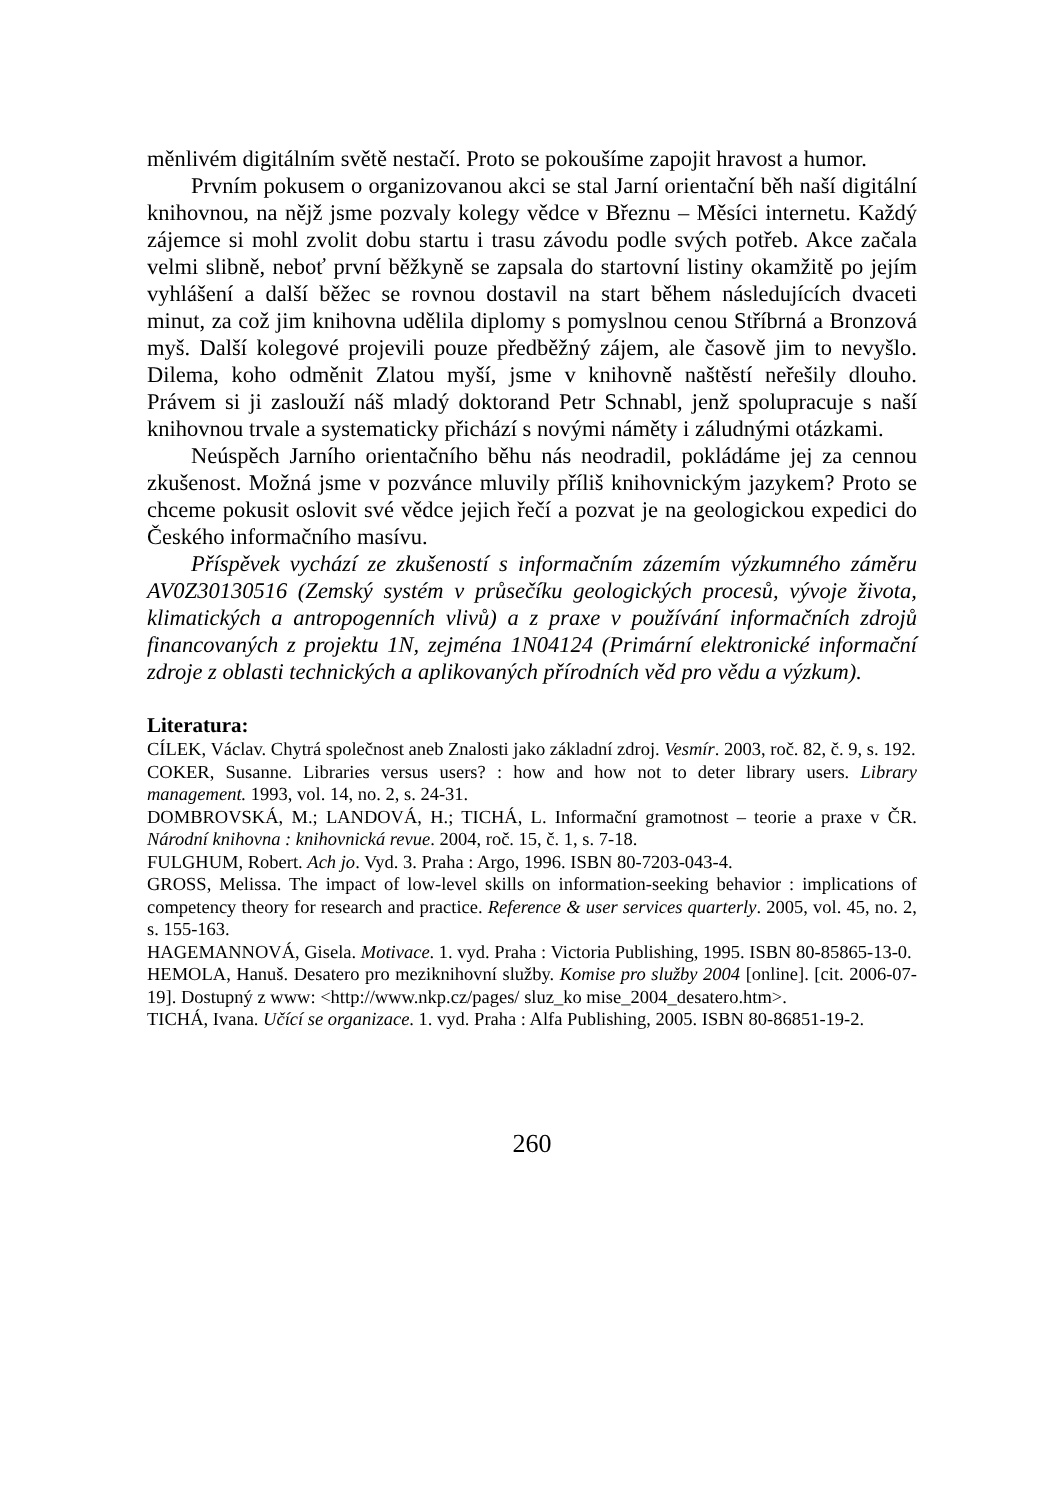měnlivém digitálním světě nestačí. Proto se pokoušíme zapojit hravost a humor.
Prvním pokusem o organizovanou akci se stal Jarní orientační běh naší digitální knihovnou, na nějž jsme pozvaly kolegy vědce v Březnu – Měsíci internetu. Každý zájemce si mohl zvolit dobu startu i trasu závodu podle svých potřeb. Akce začala velmi slibně, neboť první běžkyně se zapsala do startovní listiny okamžitě po jejím vyhlášení a další běžec se rovnou dostavil na start během následujících dvaceti minut, za což jim knihovna udělila diplomy s pomyslnou cenou Stříbrná a Bronzová myš. Další kolegové projevili pouze předběžný zájem, ale časově jim to nevyšlo. Dilema, koho odměnit Zlatou myší, jsme v knihovně naštěstí neřešily dlouho. Právem si ji zaslouží náš mladý doktorand Petr Schnabl, jenž spolupracuje s naší knihovnou trvale a systematicky přichází s novými náměty i záludnými otázkami.
Neúspěch Jarního orientačního běhu nás neodradil, pokládáme jej za cennou zkušenost. Možná jsme v pozvánce mluvily příliš knihovnickým jazykem? Proto se chceme pokusit oslovit své vědce jejich řečí a pozvat je na geologickou expedici do Českého informačního masívu.
Příspěvek vychází ze zkušeností s informačním zázemím výzkumného záměru AV0Z30130516 (Zemský systém v průsečíku geologických procesů, vývoje života, klimatických a antropogenních vlivů) a z praxe v používání informačních zdrojů financovaných z projektu 1N, zejména 1N04124 (Primární elektronické informační zdroje z oblasti technických a aplikovaných přírodních věd pro vědu a výzkum).
Literatura:
CÍLEK, Václav. Chytrá společnost aneb Znalosti jako základní zdroj. Vesmír. 2003, roč. 82, č. 9, s. 192.
COKER, Susanne. Libraries versus users? : how and how not to deter library users. Library management. 1993, vol. 14, no. 2, s. 24-31.
DOMBROVSKÁ, M.; LANDOVÁ, H.; TICHÁ, L. Informační gramotnost – teorie a praxe v ČR. Národní knihovna : knihovnická revue. 2004, roč. 15, č. 1, s. 7-18.
FULGHUM, Robert. Ach jo. Vyd. 3. Praha : Argo, 1996. ISBN 80-7203-043-4.
GROSS, Melissa. The impact of low-level skills on information-seeking behavior : implications of competency theory for research and practice. Reference & user services quarterly. 2005, vol. 45, no. 2, s. 155-163.
HAGEMANNOVÁ, Gisela. Motivace. 1. vyd. Praha : Victoria Publishing, 1995. ISBN 80-85865-13-0.
HEMOLA, Hanuš. Desatero pro meziknihovní služby. Komise pro služby 2004 [online]. [cit. 2006-07-19]. Dostupný z www: <http://www.nkp.cz/pages/ sluz_ko mise_2004_desatero.htm>.
TICHÁ, Ivana. Učící se organizace. 1. vyd. Praha : Alfa Publishing, 2005. ISBN 80-86851-19-2.
260